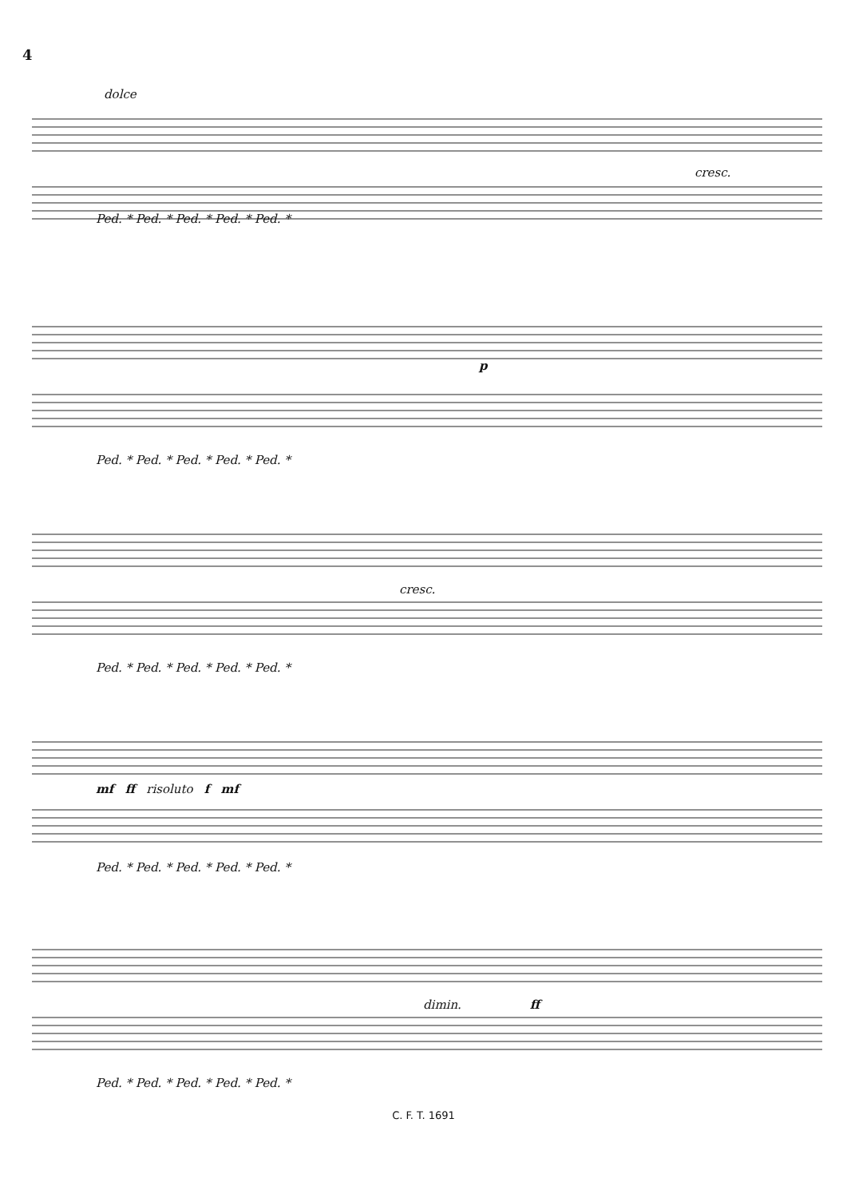4
dolce
cresc.
Ped. * Ped. * Ped. * Ped. * Ped. *
p
Ped. * Ped. * Ped. * Ped. * Ped. *
cresc.
Ped. * Ped. * Ped. * Ped. * Ped. *
mf ff risoluto f mf
Ped. * Ped. * Ped. * Ped. * Ped. *
dimin. ff
Ped. * Ped. * Ped. * Ped. * Ped. *
C. F. T. 1691